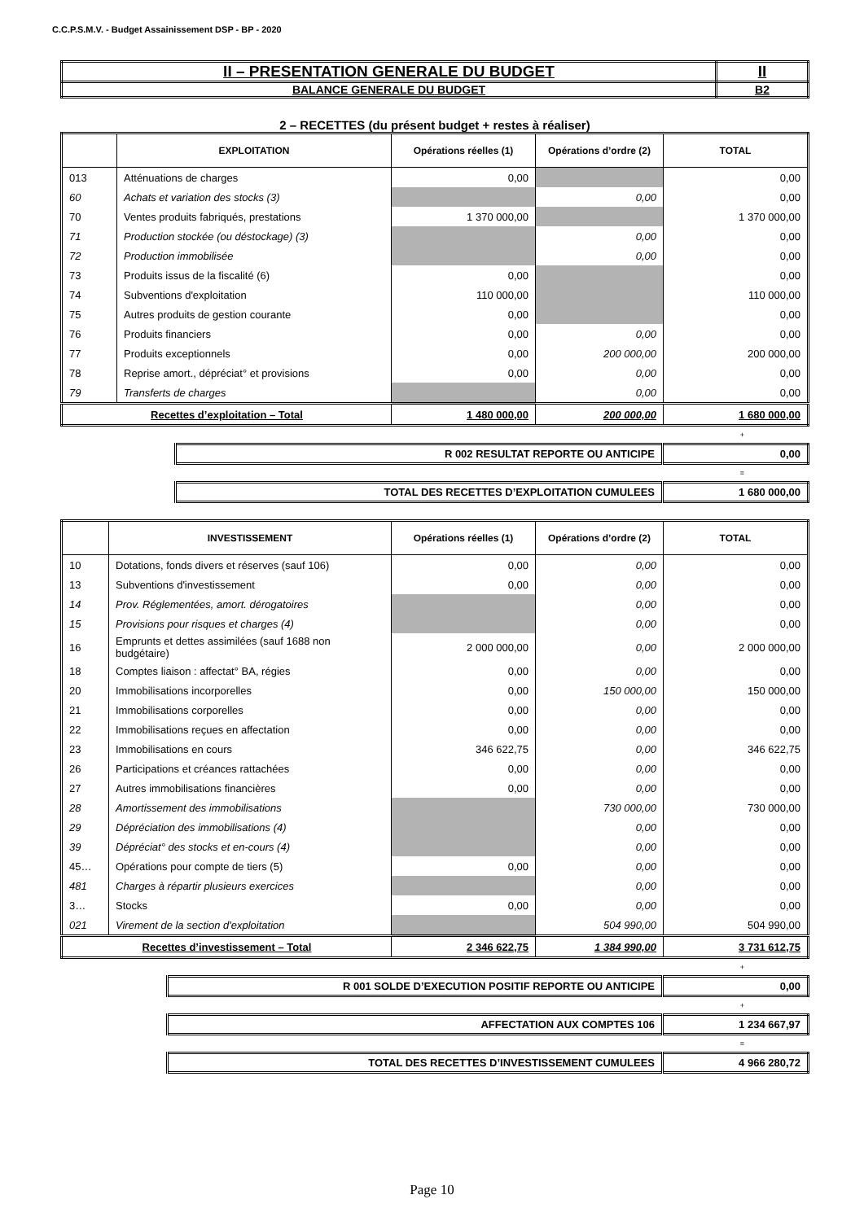C.C.P.S.M.V. - Budget Assainissement DSP - BP - 2020
| II – PRESENTATION GENERALE DU BUDGET | II |
| BALANCE GENERALE DU BUDGET | B2 |
2 – RECETTES (du présent budget + restes à réaliser)
| | EXPLOITATION | Opérations réelles (1) | Opérations d’ordre (2) | TOTAL |
| --- | --- | --- | --- | --- |
| 013 | Atténuations de charges | 0,00 | | 0,00 |
| 60 | Achats et variation des stocks (3) | | 0,00 | 0,00 |
| 70 | Ventes produits fabriqués, prestations | 1 370 000,00 | | 1 370 000,00 |
| 71 | Production stockée (ou déstockage) (3) | | 0,00 | 0,00 |
| 72 | Production immobilisée | | 0,00 | 0,00 |
| 73 | Produits issus de la fiscalité (6) | 0,00 | | 0,00 |
| 74 | Subventions d'exploitation | 110 000,00 | | 110 000,00 |
| 75 | Autres produits de gestion courante | 0,00 | | 0,00 |
| 76 | Produits financiers | 0,00 | 0,00 | 0,00 |
| 77 | Produits exceptionnels | 0,00 | 200 000,00 | 200 000,00 |
| 78 | Reprise amort., dépréciat° et provisions | 0,00 | 0,00 | 0,00 |
| 79 | Transferts de charges | | 0,00 | 0,00 |
| Recettes d’exploitation – Total | | 1 480 000,00 | 200 000,00 | 1 680 000,00 |
+
| R 002 RESULTAT REPORTE OU ANTICIPE | 0,00 |
=
| TOTAL DES RECETTES D’EXPLOITATION CUMULEES | 1 680 000,00 |
| | INVESTISSEMENT | Opérations réelles (1) | Opérations d’ordre (2) | TOTAL |
| --- | --- | --- | --- | --- |
| 10 | Dotations, fonds divers et réserves (sauf 106) | 0,00 | 0,00 | 0,00 |
| 13 | Subventions d'investissement | 0,00 | 0,00 | 0,00 |
| 14 | Prov. Réglementées, amort. dérogatoires | | 0,00 | 0,00 |
| 15 | Provisions pour risques et charges (4) | | 0,00 | 0,00 |
| 16 | Emprunts et dettes assimilées (sauf 1688 non budgétaire) | 2 000 000,00 | 0,00 | 2 000 000,00 |
| 18 | Comptes liaison : affectat° BA, régies | 0,00 | 0,00 | 0,00 |
| 20 | Immobilisations incorporelles | 0,00 | 150 000,00 | 150 000,00 |
| 21 | Immobilisations corporelles | 0,00 | 0,00 | 0,00 |
| 22 | Immobilisations reçues en affectation | 0,00 | 0,00 | 0,00 |
| 23 | Immobilisations en cours | 346 622,75 | 0,00 | 346 622,75 |
| 26 | Participations et créances rattachées | 0,00 | 0,00 | 0,00 |
| 27 | Autres immobilisations financières | 0,00 | 0,00 | 0,00 |
| 28 | Amortissement des immobilisations | | 730 000,00 | 730 000,00 |
| 29 | Dépréciation des immobilisations (4) | | 0,00 | 0,00 |
| 39 | Dépréciat° des stocks et en-cours (4) | | 0,00 | 0,00 |
| 45… | Opérations pour compte de tiers (5) | 0,00 | 0,00 | 0,00 |
| 481 | Charges à répartir plusieurs exercices | | 0,00 | 0,00 |
| 3… | Stocks | 0,00 | 0,00 | 0,00 |
| 021 | Virement de la section d'exploitation | | 504 990,00 | 504 990,00 |
| Recettes d’investissement – Total | | 2 346 622,75 | 1 384 990,00 | 3 731 612,75 |
+
| R 001 SOLDE D’EXECUTION POSITIF REPORTE OU ANTICIPE | 0,00 |
+
| AFFECTATION AUX COMPTES 106 | 1 234 667,97 |
=
| TOTAL DES RECETTES D’INVESTISSEMENT CUMULEES | 4 966 280,72 |
Page 10